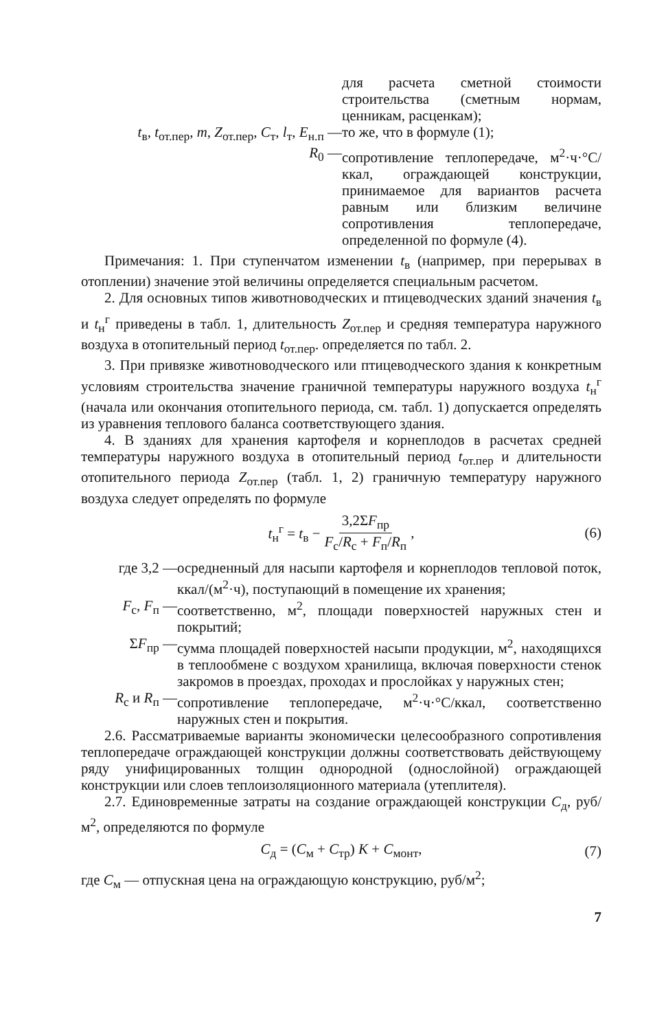для расчета сметной стоимости строительства (сметным нормам, ценникам, расценкам);
t<sub>в</sub>, t<sub>от.пер</sub>, m, Z<sub>от.пер</sub>, C<sub>т</sub>, l<sub>т</sub>, E<sub>н.п</sub> — то же, что в формуле (1);
R<sub>0</sub> — сопротивление теплопередаче, м<sup>2</sup>·ч·°С/ккал, ограждающей конструкции, принимаемое для вариантов расчета равным или близким величине сопротивления теплопередаче, определенной по формуле (4).
Примечания: 1. При ступенчатом изменении t<sub>в</sub> (например, при перерывах в отоплении) значение этой величины определяется специальным расчетом.
2. Для основных типов животноводческих и птицеводческих зданий значения t<sub>в</sub> и t<sub>н</sub><sup>г</sup> приведены в табл. 1, длительность Z<sub>от.пер</sub> и средняя температура наружного воздуха в отопительный период t<sub>от.пер</sub>. определяется по табл. 2.
3. При привязке животноводческого или птицеводческого здания к конкретным условиям строительства значение граничной температуры наружного воздуха t<sub>н</sub><sup>г</sup> (начала или окончания отопительного периода, см. табл. 1) допускается определять из уравнения теплового баланса соответствующего здания.
4. В зданиях для хранения картофеля и корнеплодов в расчетах средней температуры наружного воздуха в отопительный период t<sub>от.пер</sub> и длительности отопительного периода Z<sub>от.пер</sub> (табл. 1, 2) граничную температуру наружного воздуха следует определять по формуле
t<sub>н</sub><sup>г</sup> = t<sub>в</sub> − 3,2ΣF<sub>пр</sub> F<sub>с</sub>/R<sub>с</sub> + F<sub>п</sub>/R<sub>п</sub>, (6)
где 3,2 — осредненный для насыпи картофеля и корнеплодов тепловой поток, ккал/(м<sup>2</sup>·ч), поступающий в помещение их хранения;
F<sub>с</sub>, F<sub>п</sub> — соответственно, м<sup>2</sup>, площади поверхностей наружных стен и покрытий;
ΣF<sub>пр</sub> — сумма площадей поверхностей насыпи продукции, м<sup>2</sup>, находящихся в теплообмене с воздухом хранилища, включая поверхности стенок закромов в проездах, проходах и прослойках у наружных стен;
R<sub>с</sub> и R<sub>п</sub> — сопротивление теплопередаче, м<sup>2</sup>·ч·°С/ккал, соответственно наружных стен и покрытия.
2.6. Рассматриваемые варианты экономически целесообразного сопротивления теплопередаче ограждающей конструкции должны соответствовать действующему ряду унифицированных толщин однородной (однослойной) ограждающей конструкции или слоев теплоизоляционного материала (утеплителя).
2.7. Единовременные затраты на создание ограждающей конструкции C<sub>д</sub>, руб/м<sup>2</sup>, определяются по формуле
C<sub>д</sub> = (C<sub>м</sub> + C<sub>тр</sub>) K + C<sub>монт</sub>, (7)
где C<sub>м</sub> — отпускная цена на ограждающую конструкцию, руб/м<sup>2</sup>;
7